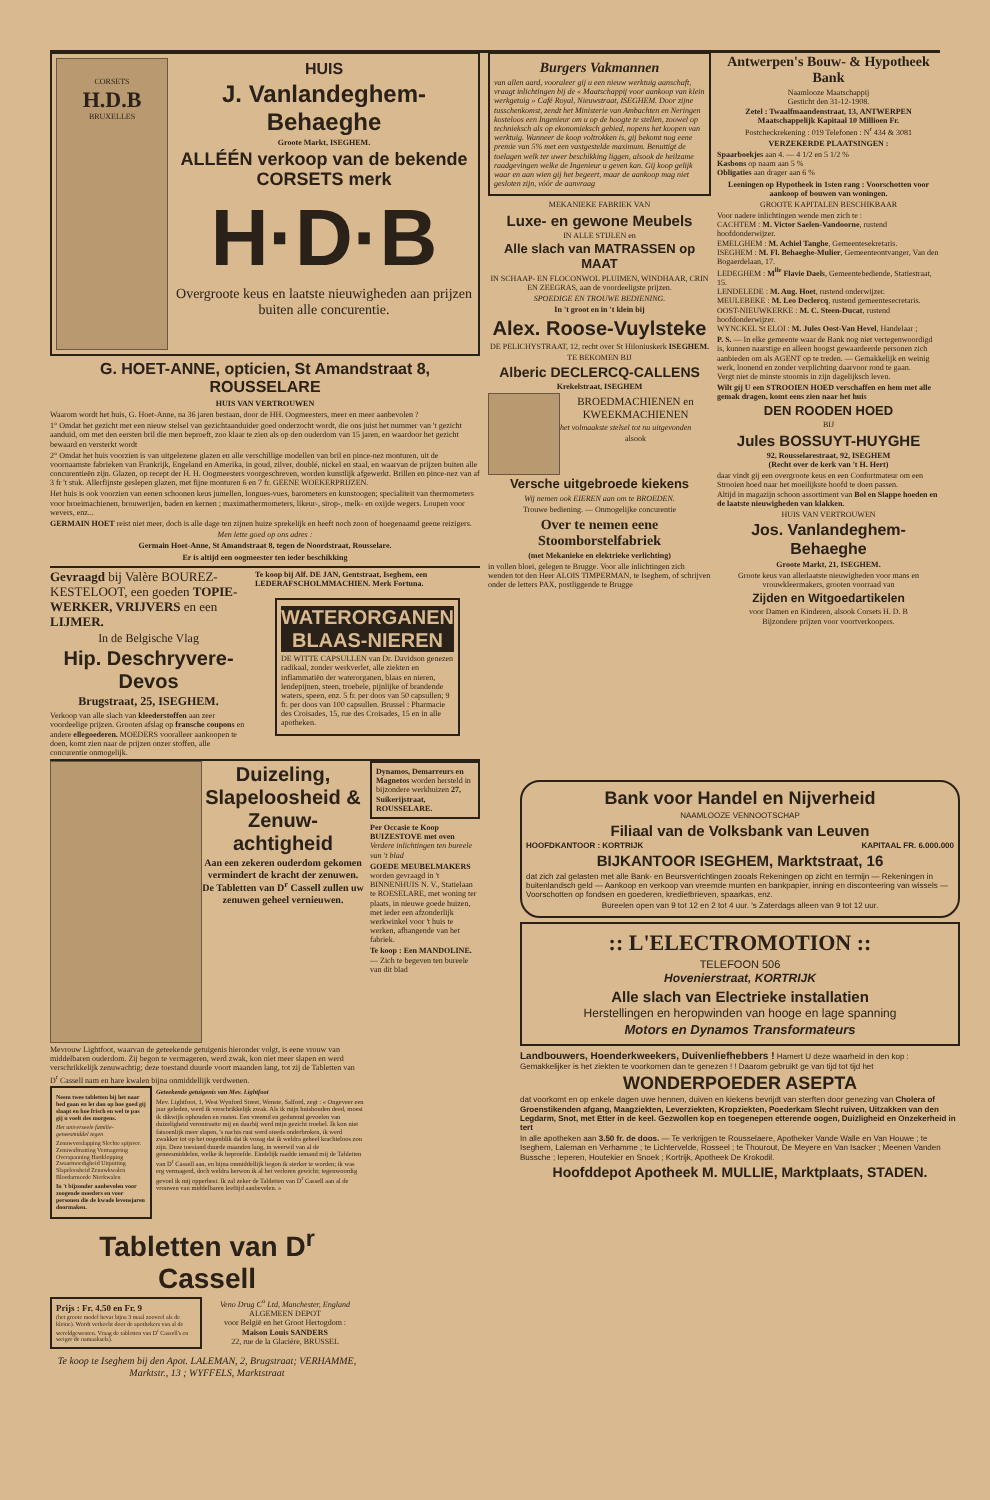CORSETS
H.D.B
BRUXELLES
HUIS
J. Vanlandeghem-Behaeghe
Groote Markt, ISEGHEM.
ALLÉÉN verkoop van de bekende CORSETS merk
H·D·B
Overgroote keus en laatste nieuwigheden aan prijzen buiten alle concurentie.
G. HOET-ANNE, opticien, St Amandstraat 8, ROUSSELARE
HUIS VAN VERTROUWEN
Waarom wordt het huis, G. Hoet-Anne, na 36 jaren bestaan, door de HH. Oogmeesters, meer en meer aanbevolen ?
1° Omdat het gezicht met een nieuw stelsel van gezichtaanduider goed onderzocht wordt, die ons juist het nummer van 't gezicht aanduid, om met den eersten bril die men beproeft, zoo klaar te zien als op den ouderdom van 15 jaren, en waardoor het gezicht bewaard en versterkt wordt
2° Omdat het huis voorzien is van uitgelezene glazen en alle verschillige modellen van bril en pince-nez monturen, uit de voornaamste fabrieken van Frankrijk, Engeland en Amerika, in goud, zilver, doublé, nickel en staal, en waarvan de prijzen buiten alle concurentieën zijn. Glazen, op recept der H. H. Oogmeesters voorgeschreven, worden kunstlijk afgewerkt. Brillen en pince-nez van af 3 fr 't stuk. Allerfijnste geslepen glazen, met fijne monturen 6 en 7 fr. GEENE WOEKERPRIJZEN.
Het huis is ook voorzien van eenen schoonen keus jumellen, longues-vues, barometers en kunstoogen; specialiteit van thermometers voor broeimachienen, brouwerijen, baden en kernen ; maximathermometers, likeur-, sirop-, melk- en oxijde wegers. Loupen voor wevers, enz...
GERMAIN HOET reist niet meer, doch is alle dage ten zijnen huize sprekelijk en heeft noch zoon of hoegenaamd geene reizigers.
Men lette goed op ons adres :
Germain Hoet-Anne, St Amandstraat 8, tegen de Noordstraat, Rousselare.
Er is altijd een oogmeester ten ieder beschikking
Gevraagd bij Valère BOUREZ-KESTELOOT, een goeden TOPIE-WERKER, VRIJVERS en een LIJMER.
In de Belgische Vlag
Hip. Deschryvere-Devos
Brugstraat, 25, ISEGHEM.
Verkoop van alle slach van kleederstoffen aan zeer voordeelige prijzen. Grooten afslag op fransche coupons en andere ellegoederen. MOEDERS vooralleer aankoopen te doen, komt zien naar de prijzen onzer stoffen, alle concurentie onmogelijk.
Te koop bij Alf. DE JAN, Gentstraat, Iseghem, een LEDERAFSCHOLMMACHIEN. Merk Fortuna.
WATERORGANEN BLAAS-NIEREN
DE WITTE CAPSULLEN van Dr. Davidson genezen radikaal, zonder werkverlet, alle ziekten en inflammatiën der waterorganen, blaas en nieren, lendepijnen, steen, troebele, pijnlijke of brandende waters, speen, enz. 5 fr. per doos van 50 capsullen; 9 fr. per doos van 100 capsullen. Brussel : Pharmacie des Croisades, 15, rue des Croisades, 15 en in alle apotheken.
Duizeling, Slapeloosheid & Zenuw-achtigheid
Aan een zekeren ouderdom gekomen vermindert de kracht der zenuwen. De Tabletten van D<sup>r</sup> Cassell zullen uw zenuwen geheel vernieuwen.
Mevrouw Lightfoot, waarvan de geteekende getuigenis hieronder volgt, is eene vrouw van middelbaren ouderdom. Zij begon te vermageren, werd zwak, kon niet meer slapen en werd verschrikkelijk zenuwachtig; deze toestand duurde voort maanden lang, tot zij de Tabletten van D<sup>r</sup> Cassell nam en hare kwalen bijna onmiddellijk verdwenen.
Neem twee tabletten bij het naar bed gaan en let dan op hoe goed gij slaapt en hoe frisch en wel te pas gij u voelt des morgens.
Het universeele familie-geneesmiddel tegen
Zenuwverslapping Slechte spijsver. Zenuwafmatting Vermagering Overspanning Hartklopping Zwaarmoedigheid Uitputting Slapeloosheid Zenuwkwalen Bloedarmoede Nierkwalen
In 't bijzonder aanbevolen voor zoogende moeders en voor personen die de kwade levensjaren doormaken.
Geteekende getuigenis van Mev. Lightfoot
Mev. Lightfoot, 1, West Wynford Street, Wenste, Salford, zegt : « Ongeveer een jaar geleden, werd ik verschrikkelijk zwak. Als ik mijn huishouden deed, moest ik dikwijls ophouden en rusten. Een vreemd en gedurend gevoelen van duizeligheid verontrustte mij en daarbij werd mijn gezicht troebel. Ik kon niet fatsoenlijk meer slapen, 's nachts rust werd steeds onderbroken, ik werd zwakker tot op het oogenblik dat ik vozag dat ik weldra geheel krachteloos zou zijn. Deze toestand duurde maanden lang, in weerwil van al de geneesmiddelen, welke ik beproefde. Eindelijk raadde iemand mij de Tabletten van D<sup>r</sup> Cassell aan, en bijna onmiddellijk begon ik sterker te worden; ik was erg vermagerd, doch weldra herwon ik al het verloren gewicht; tegenwoordig gevoel ik mij opperbest. Ik zal zeker de Tabletten van D<sup>r</sup> Cassell aan al de vrouwen van middelbaren leeftijd aanbevelen. »
Tabletten van D<sup>r</sup> Cassell
Prijs : Fr. 4.50 en Fr. 9
(het groote model bevat bijna 3 maal zooveel als de kleine). Wordt verkocht door de apothekers van al de wereldgewesten. Vraag de tabletten van D<sup>r</sup> Cassell's en weiger de namaaksels).
Veno Drug C<sup>o</sup> Ltd, Manchester, England
ALGEMEEN DEPOT
voor België en het Groot Hertogdom :
Maison Louis SANDERS
22, rue de la Glacière, BRUSSEL
Te koop te Iseghem bij den Apot. LALEMAN, 2, Brugstraat; VERHAMME, Marktstr., 13 ; WYFFELS, Marktstraat
Dynamos, Demarreurs en Magnetos worden hersteld in bijzondere werkhuizen 27, Suikerijstraat, ROUSSELARE.
Per Occasie te Koop BUIZESTOVE met oven Verdere inlichtingen ten bureele van 't blad
GOEDE MEUBELMAKERS worden gevraagd in 't BINNENHUIS N. V., Statielaan te ROESELARE, met woning ter plaats, in nieuwe goede huizen, met ieder een afzonderlijk werkwinkel voor 't huis te werken, afhangende van het fabriek.
Te koop : Een MANDOLINE. — Zich te begeven ten bureele van dit blad
Burgers Vakmannen
van allen aard, vooraleer gij u een nieuw werktuig aanschaft, vraagt inlichtingen bij de « Maatschappij voor aankoop van klein werkgetuig » Café Royal, Nieuwstraat, ISEGHEM. Door zijne tusschenkomst, zendt het Ministerie van Ambachten en Neringen kosteloos een Ingenieur om u op de hoogte te stellen, zoowel op technieksch als op ekonomieksch gebied, nopens het koopen van werktuig. Wanneer de koop voltrokken is, gij bekomt nog eene premie van 5% met een vastgestelde maximum. Benuttigt de toelagen welk ter uwer beschikking liggen, alsook de heilzame raadgevingen welke de Ingenieur u geven kan. Gij koop gelijk waar en aan wien gij het begeert, maar de aankoop mag niet gesloten zijn, vóór de aanvraag
MEKANIEKE FABRIEK VAN
Luxe- en gewone Meubels
IN ALLE STIJLEN en
Alle slach van MATRASSEN op MAAT
IN SCHAAP- EN FLOCONWOL PLUIMEN, WINDHAAR, CRIN EN ZEEGRAS, aan de voordeeligste prijzen.
SPOEDIGE EN TROUWE BEDIENING.
In 't groot en in 't klein bij
Alex. Roose-Vuylsteke
DE PELICHYSTRAAT, 12, recht over St Hiloniuskerk ISEGHEM.
TE BEKOMEN BIJ
Alberic DECLERCQ-CALLENS
Krekelstraat, ISEGHEM
BROEDMACHIENEN en KWEEKMACHIENEN
het volmaakste stelsel tot nu uitgevonden
alsook
Versche uitgebroede kiekens
Wij nemen ook EIEREN aan om te BROEDEN.
Trouwe bediening. — Onmogelijke concurentie
Over te nemen eene Stoomborstelfabriek
(met Mekanieke en elektrieke verlichting)
in vollen bloei, gelegen te Brugge. Voor alle inlichtingen zich wenden tot den Heer ALOIS TIMPERMAN, te Iseghem, of schrijven onder de letters PAX, postliggende te Brugge
Antwerpen's Bouw- & Hypotheek Bank
Naamlooze Maatschappij
Gesticht den 31-12-1908.
Zetel : Twaalfmaandenstraat, 13, ANTWERPEN
Maatschappelijk Kapitaal 10 Millioen Fr.
Postcheckrekening : 019 Telefonen : N<sup>r</sup> 434 & 3081
VERZEKERDE PLAATSINGEN :
Spaarboekjes aan 4. — 4 1/2 en 5 1/2 %
Kasbons op naam aan 5 %
Obligaties aan drager aan 6 %
Leeningen op Hypotheek in 1sten rang : Voorschotten voor aankoop of bouwen van woningen.
GROOTE KAPITALEN BESCHIKBAAR
Voor nadere inlichtingen wende men zich te :
CACHTEM : M. Victor Saelen-Vandoorne, rustend hoofdonderwijzer.
EMELGHEM : M. Achiel Tanghe, Gemeentesekretaris.
ISEGHEM : M. Fl. Behaeghe-Mulier, Gemeenteontvanger, Van den Bogaerdelaan, 17.
LEDEGHEM : M<sup>lle</sup> Flavie Daels, Gemeentebediende, Statiestraat, 15.
LENDELEDE : M. Aug. Hoet, rustend onderwijzer.
MEULEBEKE : M. Leo Declercq, rustend gemeentesecretaris.
OOST-NIEUWKERKE : M. C. Steen-Ducat, rustend hoofdonderwijzer.
WYNCKEL St ELOI : M. Jules Oost-Van Hevel, Handelaar ;
P. S. — In elke gemeente waar de Bank nog niet vertegenwoordigd is, kunnen naarstige en alleen hoogst gewaardeerde personen zich aanbieden om als AGENT op te treden. — Gemakkelijk en weinig werk, loonend en zonder verplichting daarvoor rond te gaan.
Vergt niet de minste stoornis in zijn dagelijksch leven.
Wilt gij U een STROOIEN HOED verschaffen en hem met alle gemak dragen, komt eens zien naar het huis
DEN ROODEN HOED
BIJ
Jules BOSSUYT-HUYGHE
92, Rousselarestraat, 92, ISEGHEM
(Recht over de kerk van 't H. Hert)
daar vindt gij een overgroote keus en een Confortmateur om een Strooien hoed naar het moeilijkste hoofd te doen passen.
Altijd in magazijn schoon assortiment van Bol en Slappe hoeden en de laatste nieuwigheden van klakken.
HUIS VAN VERTROUWEN
Jos. Vanlandeghem-Behaeghe
Groote Markt, 21, ISEGHEM.
Groote keus van allerlaatste nieuwigheden voor mans en vrouwkleermakers, grooten voorraad van
Zijden en Witgoedartikelen
voor Damen en Kinderen, alsook Corsets H. D. B
Bijzondere prijzen voor voortverkoopers.
Bank voor Handel en Nijverheid
NAAMLOOZE VENNOOTSCHAP
Filiaal van de Volksbank van Leuven
HOOFDKANTOOR : KORTRIJK KAPITAAL FR. 6.000.000
BIJKANTOOR ISEGHEM, Marktstraat, 16
dat zich zal gelasten met alle Bank- en Beursverrichtingen zooals Rekeningen op zicht en termijn — Rekeningen in buitenlandsch geld — Aankoop en verkoop van vreemde munten en bankpapier, inning en disconteering van wissels — Voorschotten op fondsen en goederen, kredietbrieven, spaarkas, enz.
Bureelen open van 9 tot 12 en 2 tot 4 uur. 's Zaterdags alleen van 9 tot 12 uur.
:: L'ELECTROMOTION ::
TELEFOON 506
Hovenierstraat, KORTRIJK
Alle slach van Electrieke installatien
Herstellingen en heropwinden van hooge en lage spanning
Motors en Dynamos Transformateurs
Landbouwers, Hoenderkweekers, Duivenliefhebbers ! Hamert U deze waarheid in den kop : Gemakkelijker is het ziekten te voorkomen dan te genezen ! ! Daarom gebruikt ge van tijd tot tijd het
WONDERPOEDER ASEPTA
dat voorkomt en op enkele dagen uwe hennen, duiven en kiekens bevrijdt van sterften door genezing van Cholera of Groenstikenden afgang, Maagziekten, Leverziekten, Kropziekten, Poederkam Slecht ruiven, Uitzakken van den Legdarm, Snot, met Etter in de keel. Gezwollen kop en toegenepen etterende oogen, Duizligheid en Onzekerheid in tert
In alle apotheken aan 3.50 fr. de doos. — Te verkrijgen te Rousselaere, Apotheker Vande Walle en Van Houwe ; te Iseghem, Laleman en Verhamme ; te Lichtervelde, Rosseel ; te Thourout, De Meyere en Van Isacker ; Meenen Vanden Bussche ; Ieperen, Houtekier en Snoek ; Kortrijk, Apotheek De Krokodil.
Hoofddepot Apotheek M. MULLIE, Marktplaats, STADEN.